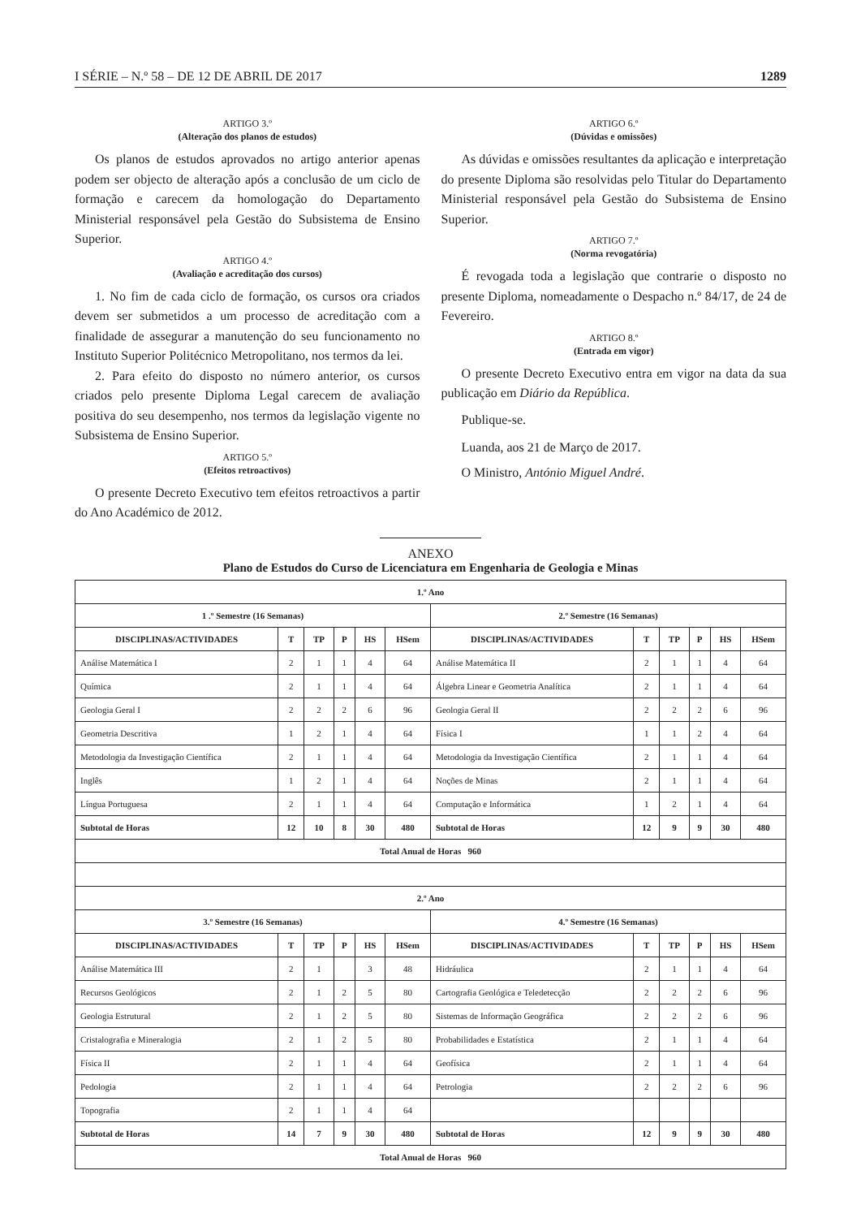I SÉRIE – N.º 58 – DE 12 DE ABRIL DE 2017 1289
ARTIGO 3.º
(Alteração dos planos de estudos)
Os planos de estudos aprovados no artigo anterior apenas podem ser objecto de alteração após a conclusão de um ciclo de formação e carecem da homologação do Departamento Ministerial responsável pela Gestão do Subsistema de Ensino Superior.
ARTIGO 4.º
(Avaliação e acreditação dos cursos)
1. No fim de cada ciclo de formação, os cursos ora criados devem ser submetidos a um processo de acreditação com a finalidade de assegurar a manutenção do seu funcionamento no Instituto Superior Politécnico Metropolitano, nos termos da lei.
2. Para efeito do disposto no número anterior, os cursos criados pelo presente Diploma Legal carecem de avaliação positiva do seu desempenho, nos termos da legislação vigente no Subsistema de Ensino Superior.
ARTIGO 5.º
(Efeitos retroactivos)
O presente Decreto Executivo tem efeitos retroactivos a partir do Ano Académico de 2012.
ARTIGO 6.º
(Dúvidas e omissões)
As dúvidas e omissões resultantes da aplicação e interpretação do presente Diploma são resolvidas pelo Titular do Departamento Ministerial responsável pela Gestão do Subsistema de Ensino Superior.
ARTIGO 7.º
(Norma revogatória)
É revogada toda a legislação que contrarie o disposto no presente Diploma, nomeadamente o Despacho n.º 84/17, de 24 de Fevereiro.
ARTIGO 8.º
(Entrada em vigor)
O presente Decreto Executivo entra em vigor na data da sua publicação em Diário da República.
Publique-se.
Luanda, aos 21 de Março de 2017.
O Ministro, António Miguel André.
ANEXO
Plano de Estudos do Curso de Licenciatura em Engenharia de Geologia e Minas
| 1.º Ano | | | | | | | | | | | |
| --- | --- | --- | --- | --- | --- | --- | --- | --- | --- | --- | --- |
| 1 .º Semestre (16 Semanas) | | | | | | 2.º Semestre (16 Semanas) | | | | | |
| DISCIPLINAS/ACTIVIDADES | T | TP | P | HS | HSem | DISCIPLINAS/ACTIVIDADES | T | TP | P | HS | HSem |
| Análise Matemática I | 2 | 1 | 1 | 4 | 64 | Análise Matemática II | 2 | 1 | 1 | 4 | 64 |
| Química | 2 | 1 | 1 | 4 | 64 | Álgebra Linear e Geometria Analítica | 2 | 1 | 1 | 4 | 64 |
| Geologia Geral I | 2 | 2 | 2 | 6 | 96 | Geologia Geral II | 2 | 2 | 2 | 6 | 96 |
| Geometria Descritiva | 1 | 2 | 1 | 4 | 64 | Física I | 1 | 1 | 2 | 4 | 64 |
| Metodologia da Investigação Científica | 2 | 1 | 1 | 4 | 64 | Metodologia da Investigação Científica | 2 | 1 | 1 | 4 | 64 |
| Inglês | 1 | 2 | 1 | 4 | 64 | Noções de Minas | 2 | 1 | 1 | 4 | 64 |
| Língua Portuguesa | 2 | 1 | 1 | 4 | 64 | Computação e Informática | 1 | 2 | 1 | 4 | 64 |
| Subtotal de Horas | 12 | 10 | 8 | 30 | 480 | Subtotal de Horas | 12 | 9 | 9 | 30 | 480 |
| Total Anual de Horas 960 | | | | | | | | | | | |
| 2.º Ano | | | | | | | | | | | |
| 3.º Semestre (16 Semanas) | | | | | | 4.º Semestre (16 Semanas) | | | | | |
| DISCIPLINAS/ACTIVIDADES | T | TP | P | HS | HSem | DISCIPLINAS/ACTIVIDADES | T | TP | P | HS | HSem |
| Análise Matemática III | 2 | 1 | | 3 | 48 | Hidráulica | 2 | 1 | 1 | 4 | 64 |
| Recursos Geológicos | 2 | 1 | 2 | 5 | 80 | Cartografia Geológica e Teledetecção | 2 | 2 | 2 | 6 | 96 |
| Geologia Estrutural | 2 | 1 | 2 | 5 | 80 | Sistemas de Informação Geográfica | 2 | 2 | 2 | 6 | 96 |
| Cristalografia e Mineralogia | 2 | 1 | 2 | 5 | 80 | Probabilidades e Estatística | 2 | 1 | 1 | 4 | 64 |
| Física II | 2 | 1 | 1 | 4 | 64 | Geofísica | 2 | 1 | 1 | 4 | 64 |
| Pedologia | 2 | 1 | 1 | 4 | 64 | Petrologia | 2 | 2 | 2 | 6 | 96 |
| Topografia | 2 | 1 | 1 | 4 | 64 | | | | | | |
| Subtotal de Horas | 14 | 7 | 9 | 30 | 480 | Subtotal de Horas | 12 | 9 | 9 | 30 | 480 |
| Total Anual de Horas 960 | | | | | | | | | | | |